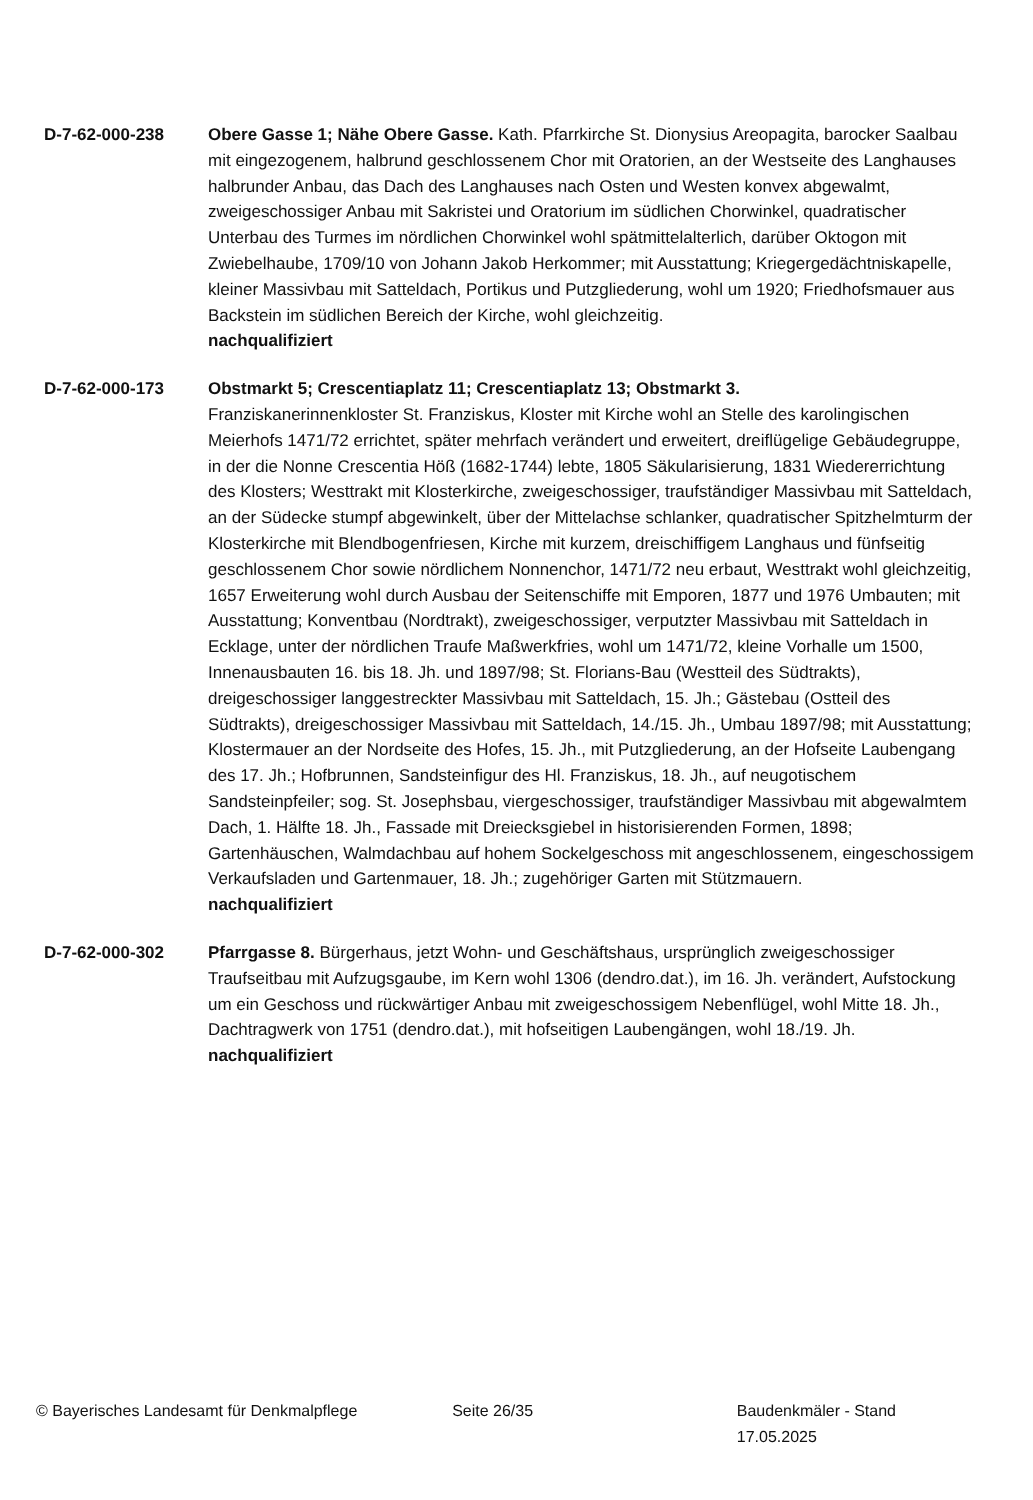D-7-62-000-238 Obere Gasse 1; Nähe Obere Gasse. Kath. Pfarrkirche St. Dionysius Areopagita, barocker Saalbau mit eingezogenem, halbrund geschlossenem Chor mit Oratorien, an der Westseite des Langhauses halbrunder Anbau, das Dach des Langhauses nach Osten und Westen konvex abgewalmt, zweigeschossiger Anbau mit Sakristei und Oratorium im südlichen Chorwinkel, quadratischer Unterbau des Turmes im nördlichen Chorwinkel wohl spätmittelalterlich, darüber Oktogon mit Zwiebelhaube, 1709/10 von Johann Jakob Herkommer; mit Ausstattung; Kriegergedächtniskapelle, kleiner Massivbau mit Satteldach, Portikus und Putzgliederung, wohl um 1920; Friedhofsmauer aus Backstein im südlichen Bereich der Kirche, wohl gleichzeitig.
nachqualifiziert
D-7-62-000-173 Obstmarkt 5; Crescentiaplatz 11; Crescentiaplatz 13; Obstmarkt 3.
Franziskanerinnenkloster St. Franziskus, Kloster mit Kirche wohl an Stelle des karolingischen Meierhofs 1471/72 errichtet, später mehrfach verändert und erweitert, dreiflügelige Gebäudegruppe, in der die Nonne Crescentia Höß (1682-1744) lebte, 1805 Säkularisierung, 1831 Wiedererrichtung des Klosters; Westtrakt mit Klosterkirche, zweigeschossiger, traufständiger Massivbau mit Satteldach, an der Südecke stumpf abgewinkelt, über der Mittelachse schlanker, quadratischer Spitzhelmturm der Klosterkirche mit Blendbogenfriesen, Kirche mit kurzem, dreischiffigem Langhaus und fünfseitig geschlossenem Chor sowie nördlichem Nonnenchor, 1471/72 neu erbaut, Westtrakt wohl gleichzeitig, 1657 Erweiterung wohl durch Ausbau der Seitenschiffe mit Emporen, 1877 und 1976 Umbauten; mit Ausstattung; Konventbau (Nordtrakt), zweigeschossiger, verputzter Massivbau mit Satteldach in Ecklage, unter der nördlichen Traufe Maßwerkfries, wohl um 1471/72, kleine Vorhalle um 1500, Innenausbauten 16. bis 18. Jh. und 1897/98; St. Florians-Bau (Westteil des Südtrakts), dreigeschossiger langgestreckter Massivbau mit Satteldach, 15. Jh.; Gästebau (Ostteil des Südtrakts), dreigeschossiger Massivbau mit Satteldach, 14./15. Jh., Umbau 1897/98; mit Ausstattung; Klostermauer an der Nordseite des Hofes, 15. Jh., mit Putzgliederung, an der Hofseite Laubengang des 17. Jh.; Hofbrunnen, Sandsteinfigur des Hl. Franziskus, 18. Jh., auf neugotischem Sandsteinpfeiler; sog. St. Josephsbau, viergeschossiger, traufständiger Massivbau mit abgewalmtem Dach, 1. Hälfte 18. Jh., Fassade mit Dreiecksgiebel in historisierenden Formen, 1898; Gartenhäuschen, Walmdachbau auf hohem Sockelgeschoss mit angeschlossenem, eingeschossigem Verkaufsladen und Gartenmauer, 18. Jh.; zugehöriger Garten mit Stützmauern.
nachqualifiziert
D-7-62-000-302 Pfarrgasse 8. Bürgerhaus, jetzt Wohn- und Geschäftshaus, ursprünglich zweigeschossiger Traufseitbau mit Aufzugsgaube, im Kern wohl 1306 (dendro.dat.), im 16. Jh. verändert, Aufstockung um ein Geschoss und rückwärtiger Anbau mit zweigeschossigem Nebenflügel, wohl Mitte 18. Jh., Dachtragwerk von 1751 (dendro.dat.), mit hofseitigen Laubengängen, wohl 18./19. Jh.
nachqualifiziert
© Bayerisches Landesamt für Denkmalpflege Seite 26/35 Baudenkmäler - Stand 17.05.2025